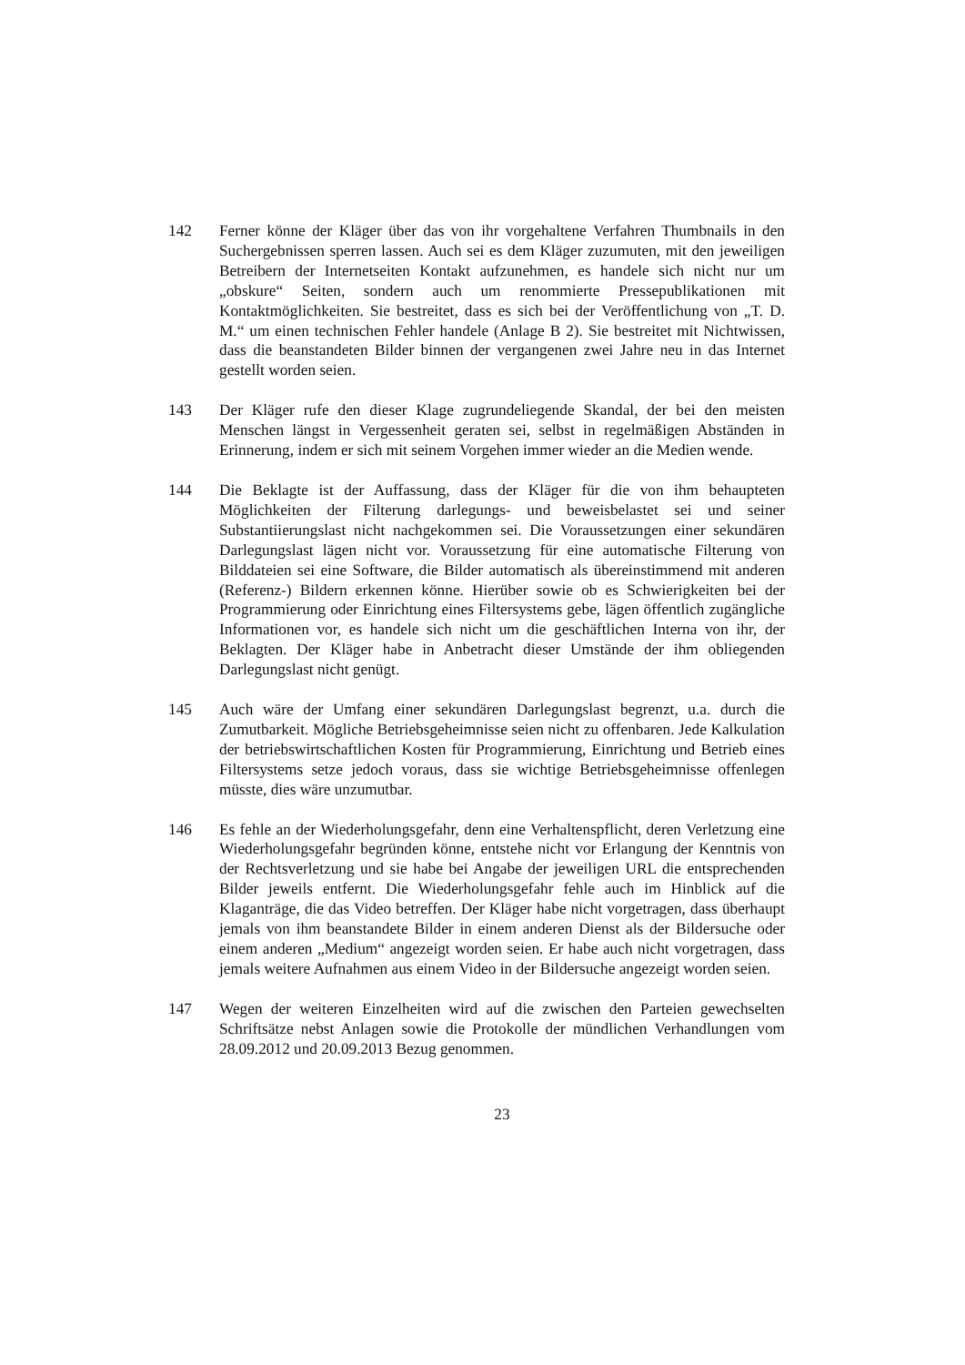142 Ferner könne der Kläger über das von ihr vorgehaltene Verfahren Thumbnails in den Suchergebnissen sperren lassen. Auch sei es dem Kläger zuzumuten, mit den jeweiligen Betreibern der Internetseiten Kontakt aufzunehmen, es handele sich nicht nur um „obskure“ Seiten, sondern auch um renommierte Pressepublikationen mit Kontaktmöglichkeiten. Sie bestreitet, dass es sich bei der Veröffentlichung von „T. D. M.“ um einen technischen Fehler handele (Anlage B 2). Sie bestreitet mit Nichtwissen, dass die beanstandeten Bilder binnen der vergangenen zwei Jahre neu in das Internet gestellt worden seien.
143 Der Kläger rufe den dieser Klage zugrundeliegende Skandal, der bei den meisten Menschen längst in Vergessenheit geraten sei, selbst in regelmäßigen Abständen in Erinnerung, indem er sich mit seinem Vorgehen immer wieder an die Medien wende.
144 Die Beklagte ist der Auffassung, dass der Kläger für die von ihm behaupteten Möglichkeiten der Filterung darlegungs- und beweisbelastet sei und seiner Substantiierungslast nicht nachgekommen sei. Die Voraussetzungen einer sekundären Darlegungslast lägen nicht vor. Voraussetzung für eine automatische Filterung von Bilddateien sei eine Software, die Bilder automatisch als übereinstimmend mit anderen (Referenz-) Bildern erkennen könne. Hierüber sowie ob es Schwierigkeiten bei der Programmierung oder Einrichtung eines Filtersystems gebe, lägen öffentlich zugängliche Informationen vor, es handele sich nicht um die geschäftlichen Interna von ihr, der Beklagten. Der Kläger habe in Anbetracht dieser Umstände der ihm obliegenden Darlegungslast nicht genügt.
145 Auch wäre der Umfang einer sekundären Darlegungslast begrenzt, u.a. durch die Zumutbarkeit. Mögliche Betriebsgeheimnisse seien nicht zu offenbaren. Jede Kalkulation der betriebswirtschaftlichen Kosten für Programmierung, Einrichtung und Betrieb eines Filtersystems setze jedoch voraus, dass sie wichtige Betriebsgeheimnisse offenlegen müsste, dies wäre unzumutbar.
146 Es fehle an der Wiederholungsgefahr, denn eine Verhaltenspflicht, deren Verletzung eine Wiederholungsgefahr begründen könne, entstehe nicht vor Erlangung der Kenntnis von der Rechtsverletzung und sie habe bei Angabe der jeweiligen URL die entsprechenden Bilder jeweils entfernt. Die Wiederholungsgefahr fehle auch im Hinblick auf die Klaganträge, die das Video betreffen. Der Kläger habe nicht vorgetragen, dass überhaupt jemals von ihm beanstandete Bilder in einem anderen Dienst als der Bildersuche oder einem anderen „Medium“ angezeigt worden seien. Er habe auch nicht vorgetragen, dass jemals weitere Aufnahmen aus einem Video in der Bildersuche angezeigt worden seien.
147 Wegen der weiteren Einzelheiten wird auf die zwischen den Parteien gewechselten Schriftsätze nebst Anlagen sowie die Protokolle der mündlichen Verhandlungen vom 28.09.2012 und 20.09.2013 Bezug genommen.
23